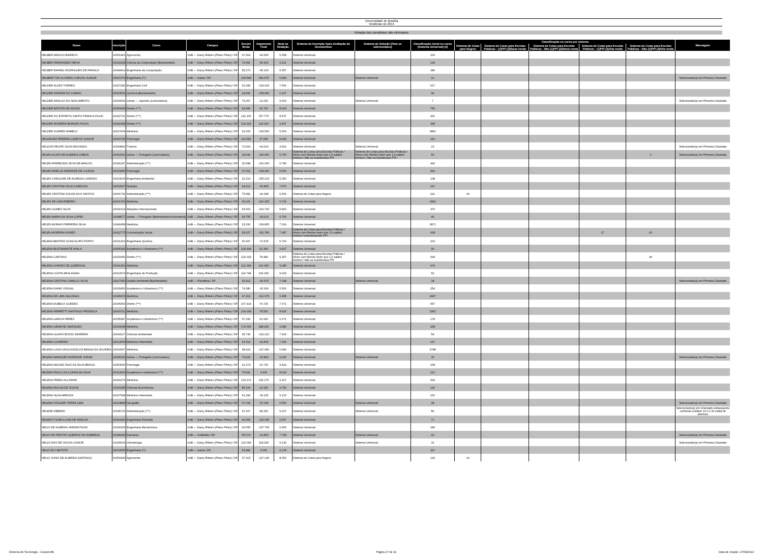Universidade de Brasília
Vestibular de 2014
Relação dos candidatos não eliminados
| Nome | Inscrição | Curso | Campus | Escore Bruto | Argumento Final | Nota na Redação | Sistema de Inscrição Após Avaliação de Documentos | Sistema de Seleção (Para os selecionados) | Classificação Geral no curso (Sistema Universal) (4) | Classificação no curso por sistema | | | | | Mensagem |
| --- | --- | --- | --- | --- | --- | --- | --- | --- | --- | --- | --- | --- | --- | --- | --- |
| | | | | | | | | | | Sistema de Cotas para Negros | Sistema de Cotas para Escolas Públicas - (1)PPI (2)Baixa renda | Sistema de Cotas para Escolas Públicas - Não (1)PPI (2)Baixa renda | Sistema de Cotas para Escolas Públicas - (1)PPI (3)Alta renda | Sistema de Cotas para Escolas Públicas - Não (1)PPI (3)Alta renda | |
| HELBER ARAUJO BARROS | 10051461 | Agronomia | UnB — Darcy Ribeiro (Plano Piloto) / DF | 47.964 | -94.950 | 6.658 | Sistema Universal | | 106 | | | | | | |
| HELBER FERNANDES NEIVA | 10019228 | Ciência da Computação (Bacharelado) | UnB — Darcy Ribeiro (Plano Piloto) / DF | 74.981 | -55.420 | 5.921 | Sistema Universal | | 139 | | | | | | |
| HELBER RAFAEL RODRIGUES DE FRANCA | 10049914 | Engenharia da Computação | UnB — Darcy Ribeiro (Plano Piloto) / DF | 55.272 | -95.190 | 5.357 | Sistema Universal | | 186 | | | | | | |
| HELBERT DE OLIVEIRA COELHO JUNIOR | 10037079 | Engenharia (**) | UnB — Gama / DF | 143.548 | 256.675 | 6.849 | Sistema Universal | Sistema Universal | 21 | | | | | | Selecionado(a) em Primeira Chamada |
| HELDER ALVES TORRES | 10027282 | Engenharia Civil | UnB — Darcy Ribeiro (Plano Piloto) / DF | 31.995 | -134.925 | 7.509 | Sistema Universal | | 617 | | | | | | |
| HELDER AMORIM DO CARMO | 10003531 | Química (Bacharelado) | UnB — Darcy Ribeiro (Plano Piloto) / DF | 24.830 | -158.990 | 6.167 | Sistema Universal | | 96 | | | | | | |
| HELDER ARAUJO DO NASCIMENTO | 10000606 | Letras — Japonês (Licenciatura) | UnB — Darcy Ribeiro (Plano Piloto) / DF | 76.257 | 14.230 | 9.600 | Sistema Universal | Sistema Universal | 7 | | | | | | Selecionado(a) em Primeira Chamada |
| HELDER BATISTA DE SOUZA | 10050698 | Direito (***) | UnB — Darcy Ribeiro (Plano Piloto) / DF | 94.982 | 26.760 | 8.000 | Sistema Universal | | 756 | | | | | | |
| HELDER DO ESPIRITO SANTO FRANCA FILHO | 10022731 | Direito (***) | UnB — Darcy Ribeiro (Plano Piloto) / DF | 142.106 | 157.775 | 8.537 | Sistema Universal | | 261 | | | | | | |
| HELDER MOREIRA BORGES FILHO | 10041468 | Direito (***) | UnB — Darcy Ribeiro (Plano Piloto) / DF | 132.924 | 133.200 | 9.467 | Sistema Universal | | 345 | | | | | | |
| HELDER SOARES RABELO | 10017064 | Medicina | UnB — Darcy Ribeiro (Plano Piloto) / DF | 29.315 | -163.560 | 5.500 | Sistema Universal | | 2882 | | | | | | |
| HELDEVAM PEREIRA CAMPOS JUNIOR | 10009745 | Psicologia | UnB — Darcy Ribeiro (Plano Piloto) / DF | 110.582 | 47.505 | 8.940 | Sistema Universal | | 119 | | | | | | |
| HELDON FELIPE SILVA MACHADO | 10040862 | Turismo | UnB — Darcy Ribeiro (Plano Piloto) / DF | 72.664 | -64.910 | 4.602 | Sistema Universal | Sistema Universal | 23 | | | | | | Selecionado(a) em Primeira Chamada |
| HELEN ALVES DE ALMEIDA LISBOA | 10002001 | Letras — Português (Licenciatura) | UnB — Darcy Ribeiro (Plano Piloto) / DF | 19.649 | -196.650 | 5.750 | Sistema de Cotas para Escolas Públicas / Aluno com Renda maior que 1,5 salário mínimo / Não se Autodeclara PPI | Sistema de Cotas para Escolas Públicas / Aluno com Renda maior que 1,5 salário mínimo / Não se Autodeclara PPI | 50 | | | | | 6 | Selecionado(a) em Primeira Chamada |
| HELEN APARECIDA SILVA DE ARAUJO | 10041197 | Administração (***) | UnB — Darcy Ribeiro (Plano Piloto) / DF | 32.998 | -161.060 | 6.780 | Sistema Universal | | 442 | | | | | | |
| HELEN ARIELLE ANDRADE DE LUCENA | 10033496 | Psicologia | UnB — Darcy Ribeiro (Plano Piloto) / DF | 47.662 | -128.460 | 5.500 | Sistema Universal | | 530 | | | | | | |
| HELEN CAROLINE DE ALMEIDA CANDIDO | 10023615 | Engenharia Ambiental | UnB — Darcy Ribeiro (Plano Piloto) / DF | 31.214 | -155.215 | 5.250 | Sistema Universal | | 138 | | | | | | |
| HELEN CRISTINA SILVA CARDOSO | 10002607 | Nutrição | UnB — Darcy Ribeiro (Plano Piloto) / DF | 44.913 | -96.865 | 7.870 | Sistema Universal | | 197 | | | | | | |
| HELEN CRISTINA SOUSA DOS SANTOS | 10001730 | Administração (***) | UnB — Darcy Ribeiro (Plano Piloto) / DF | 75.581 | -29.185 | 6.500 | Sistema de Cotas para Negros | | 221 | 15 | | | | | |
| HELEN DE LIMA RIBEIRO | 10001764 | Medicina | UnB — Darcy Ribeiro (Plano Piloto) / DF | 46.021 | -110.325 | 6.726 | Sistema Universal | | 2682 | | | | | | |
| HELEN GOMES SILVA | 10041014 | Relações Internacionais | UnB — Darcy Ribeiro (Plano Piloto) / DF | 53.663 | -102.760 | 5.800 | Sistema Universal | | 376 | | | | | | |
| HELEN MARIA DA SILVA LOPES | 10048677 | Letras — Português (Bacharelado/Licenciatura) | UnB — Darcy Ribeiro (Plano Piloto) / DF | 59.755 | -43.610 | 9.700 | Sistema Universal | | 46 | | | | | | |
| HELEN MORAIS FERREIRA SILVA | 10046458 | Medicina | UnB — Darcy Ribeiro (Plano Piloto) / DF | 23.332 | -154.855 | 7.024 | Sistema Universal | | 2871 | | | | | | |
| HELEN MOREIRA NUNES | 10022775 | Comunicação Social | UnB — Darcy Ribeiro (Plano Piloto) / DF | 28.157 | -161.780 | 7.387 | Sistema de Cotas para Escolas Públicas / Aluno com Renda maior que 1,5 salário mínimo / Autodeclarado PPI | | 618 | | | | 17 | 41 | |
| HELENA BEATRIZ GONCALVES PORTO | 10021310 | Engenharia Química | UnB — Darcy Ribeiro (Plano Piloto) / DF | 60.497 | -71.515 | 6.700 | Sistema Universal | | 163 | | | | | | |
| HELENA BUSTAMANTE AYALA | 10005342 | Arquitetura e Urbanismo (***) | UnB — Darcy Ribeiro (Plano Piloto) / DF | 109.499 | 91.300 | 9.467 | Sistema Universal | | 96 | | | | | | |
| HELENA CARTAXO | 10015466 | Direito (***) | UnB — Darcy Ribeiro (Plano Piloto) / DF | 120.315 | 78.480 | 6.357 | Sistema de Cotas para Escolas Públicas / Aluno com Renda maior que 1,5 salário mínimo / Não se Autodeclara PPI | | 544 | | | | | 49 | |
| HELENA CHAVES DE QUEIROGA | 10041361 | Medicina | UnB — Darcy Ribeiro (Plano Piloto) / DF | 121.999 | 141.090 | 9.286 | Sistema Universal | | 974 | | | | | | |
| HELENA COSTA ARSLANIAN | 10010973 | Engenharia de Produção | UnB — Darcy Ribeiro (Plano Piloto) / DF | 116.748 | 106.325 | 9.933 | Sistema Universal | | 52 | | | | | | |
| HELENA CRISTINA CAMILLO SILVA | 10027050 | Gestão Ambiental (Bacharelado) | UnB — Planaltina / DF | 32.412 | -45.375 | 7.038 | Sistema Universal | Sistema Universal | 18 | | | | | | Selecionado(a) em Primeira Chamada |
| HELENA DANIK VIDIGAL | 10030450 | Arquitetura e Urbanismo (***) | UnB — Darcy Ribeiro (Plano Piloto) / DF | 74.080 | -30.360 | 5.500 | Sistema Universal | | 254 | | | | | | |
| HELENA DE LIMA SALOMAO | 10045976 | Medicina | UnB — Darcy Ribeiro (Plano Piloto) / DF | 47.413 | -110.675 | 6.385 | Sistema Universal | | 2687 | | | | | | |
| HELENA DUBEUX GUEDES | 10036400 | Direito (***) | UnB — Darcy Ribeiro (Plano Piloto) / DF | 107.414 | 76.725 | 7.071 | Sistema Universal | | 557 | | | | | | |
| HELENA FERRETTI SANTIAGO PROENCA | 10019711 | Medicina | UnB — Darcy Ribeiro (Plano Piloto) / DF | 109.039 | 78.500 | 8.620 | Sistema Universal | | 1362 | | | | | | |
| HELENA GARCIA PERES | 10035287 | Arquitetura e Urbanismo (***) | UnB — Darcy Ribeiro (Plano Piloto) / DF | 97.332 | 26.930 | 6.071 | Sistema Universal | | 178 | | | | | | |
| HELENA GEMAYEL MARQUES | 10003048 | Medicina | UnB — Darcy Ribeiro (Plano Piloto) / DF | 179.665 | 288.265 | 9.586 | Sistema Universal | | 258 | | | | | | |
| HELENA GLADIS BOZZO MOREIRA | 10034117 | Ciências Ambientais | UnB — Darcy Ribeiro (Plano Piloto) / DF | 35.749 | -132.210 | 7.429 | Sistema Universal | | 54 | | | | | | |
| HELENA LOUREIRO | 10012509 | Medicina Veterinária | UnB — Darcy Ribeiro (Plano Piloto) / DF | 64.314 | -62.815 | 7.106 | Sistema Universal | | 197 | | | | | | |
| HELENA LUIZA VASCONCELOS BRAGA DA SILVEIRA | 10003307 | Medicina | UnB — Darcy Ribeiro (Plano Piloto) / DF | 38.415 | -127.950 | 6.682 | Sistema Universal | | 2788 | | | | | | |
| HELENA MARQUES ANDRADE JORGE | 10046160 | Letras — Português (Licenciatura) | UnB — Darcy Ribeiro (Plano Piloto) / DF | 73.922 | -15.890 | 9.200 | Sistema Universal | Sistema Universal | 15 | | | | | | Selecionado(a) em Primeira Chamada |
| HELENA MIGUEZ DIAS DA SILVA BRAGA | 10053040 | Psicologia | UnB — Darcy Ribeiro (Plano Piloto) / DF | 91.274 | 16.715 | 9.429 | Sistema Universal | | 168 | | | | | | |
| HELENA PAULO DA CUNHA DA SILVA | 10013020 | Arquitetura e Urbanismo (***) | UnB — Darcy Ribeiro (Plano Piloto) / DF | 76.831 | 3.300 | 8.033 | Sistema Universal | | 213 | | | | | | |
| HELENA PERES ALCHIMIN | 10026270 | Medicina | UnB — Darcy Ribeiro (Plano Piloto) / DF | 133.372 | 145.175 | 9.167 | Sistema Universal | | 943 | | | | | | |
| HELENA ROCHA DE SOUSA | 10015285 | Ciências Econômicas | UnB — Darcy Ribeiro (Plano Piloto) / DF | 85.106 | 29.145 | 9.750 | Sistema Universal | | 142 | | | | | | |
| HELENA SILVA ARRUDA | 10027548 | Medicina Veterinária | UnB — Darcy Ribeiro (Plano Piloto) / DF | 61.296 | -39.115 | 9.120 | Sistema Universal | | 152 | | | | | | |
| HELENA STIGGER TERRA LIMA | 10014858 | Geografia | UnB — Darcy Ribeiro (Plano Piloto) / DF | 67.333 | -57.045 | 6.556 | Sistema Universal | Sistema Universal | 28 | | | | | | Selecionado(a) em Primeira Chamada |
| HELENE RIBEIRO | 10045720 | Administração (***) | UnB — Darcy Ribeiro (Plano Piloto) / DF | 91.157 | 48.330 | 9.267 | Sistema Universal | Sistema Universal | 89 | | | | | | Selecionado(a) em Chamada subsequente conforme subitem 10.3.2 do edital de abertura |
| HELENTY KARLA LIMA DE ARAUJO | 10020446 | Engenharia Florestal | UnB — Darcy Ribeiro (Plano Piloto) / DF | 46.995 | -124.345 | 5.667 | Sistema Universal | | 71 | | | | | | |
| HELIO DE ALMEIDA JARDIM FILHO | 10026303 | Engenharia Mecatrônica | UnB — Darcy Ribeiro (Plano Piloto) / DF | 40.055 | -137.765 | 6.450 | Sistema Universal | | 189 | | | | | | |
| HELIO DE FREITAS QUEIROZ DA NOBREGA | 10045343 | Farmácia | UnB — Ceilândia / DF | 55.274 | -13.860 | 7.758 | Sistema Universal | Sistema Universal | 43 | | | | | | Selecionado(a) em Primeira Chamada |
| HELIO DIAS DE SOUSA JUNIOR | 10025634 | Odontologia | UnB — Darcy Ribeiro (Plano Piloto) / DF | 122.666 | 118.295 | 9.133 | Sistema Universal | Sistema Universal | 16 | | | | | | Selecionado(a) em Primeira Chamada |
| HELIO ELY BATISTA | 10019055 | Engenharia (**) | UnB — Gama / DF | 63.482 | 6.650 | 9.278 | Sistema Universal | | 327 | | | | | | |
| HELIO JUNIO DE ALMEIDA SANTIAGO | 10050443 | Agronomia | UnB — Darcy Ribeiro (Plano Piloto) / DF | 37.313 | -127.140 | 8.052 | Sistema de Cotas para Negros | | 132 | 10 | | | | | |
Diretoria de Tecnologia - CespeUnB Página 27 de 32 Data de criação: 27/08/2014